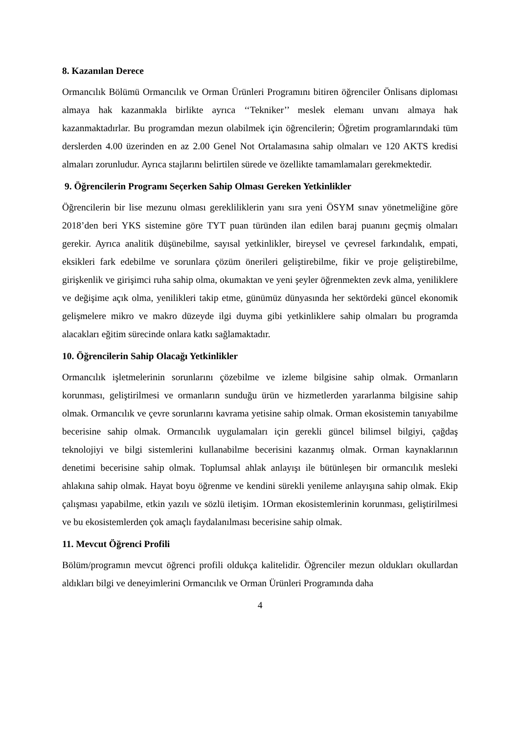8. Kazanılan Derece
Ormancılık Bölümü Ormancılık ve Orman Ürünleri Programını bitiren öğrenciler Önlisans diploması almaya hak kazanmakla birlikte ayrıca ‘‘Tekniker’’ meslek elemanı unvanı almaya hak kazanmaktadırlar. Bu programdan mezun olabilmek için öğrencilerin; Öğretim programlarındaki tüm derslerden 4.00 üzerinden en az 2.00 Genel Not Ortalamasına sahip olmaları ve 120 AKTS kredisi almaları zorunludur. Ayrıca stajlarını belirtilen sürede ve özellikte tamamlamaları gerekmektedir.
9. Öğrencilerin Programı Seçerken Sahip Olması Gereken Yetkinlikler
Öğrencilerin bir lise mezunu olması gerekliliklerin yanı sıra yeni ÖSYM sınav yönetmeliğine göre 2018’den beri YKS sistemine göre TYT puan türünden ilan edilen baraj puanını geçmiş olmaları gerekir. Ayrıca analitik düşünebilme, sayısal yetkinlikler, bireysel ve çevresel farkındalık, empati, eksikleri fark edebilme ve sorunlara çözüm önerileri geliştirebilme, fikir ve proje geliştirebilme, girişkenlik ve girişimci ruha sahip olma, okumaktan ve yeni şeyler öğrenmekten zevk alma, yeniliklere ve değişime açık olma, yenilikleri takip etme, günümüz dünyasında her sektördeki güncel ekonomik gelişmelere mikro ve makro düzeyde ilgi duyma gibi yetkinliklere sahip olmaları bu programda alacakları eğitim sürecinde onlara katkı sağlamaktadır.
10. Öğrencilerin Sahip Olacağı Yetkinlikler
Ormancılık işletmelerinin sorunlarını çözebilme ve izleme bilgisine sahip olmak. Ormanların korunması, geliştirilmesi ve ormanların sunduğu ürün ve hizmetlerden yararlanma bilgisine sahip olmak. Ormancılık ve çevre sorunlarını kavrama yetisine sahip olmak. Orman ekosistemin tanıyabilme becerisine sahip olmak. Ormancılık uygulamaları için gerekli güncel bilimsel bilgiyi, çağdaş teknolojiyi ve bilgi sistemlerini kullanabilme becerisini kazanmış olmak. Orman kaynaklarının denetimi becerisine sahip olmak. Toplumsal ahlak anlayışı ile bütünleşen bir ormancılık mesleki ahlakına sahip olmak. Hayat boyu öğrenme ve kendini sürekli yenileme anlayışına sahip olmak. Ekip çalışması yapabilme, etkin yazılı ve sözlü iletişim. 1Orman ekosistemlerinin korunması, geliştirilmesi ve bu ekosistemlerden çok amaçlı faydalanılması becerisine sahip olmak.
11. Mevcut Öğrenci Profili
Bölüm/programın mevcut öğrenci profili oldukça kalitelidir. Öğrenciler mezun oldukları okullardan aldıkları bilgi ve deneyimlerini Ormancılık ve Orman Ürünleri Programında daha
4